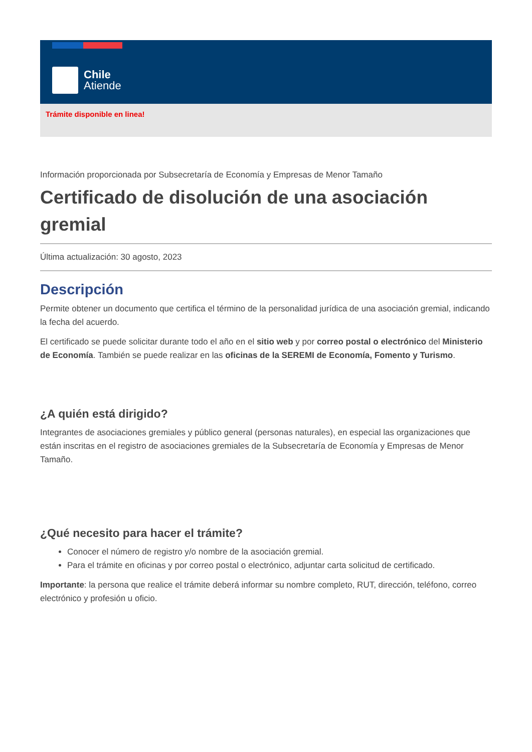Chile
Atiende
Trámite disponible en linea!
Información proporcionada por Subsecretaría de Economía y Empresas de Menor Tamaño
Certificado de disolución de una asociación gremial
Última actualización: 30 agosto, 2023
Descripción
Permite obtener un documento que certifica el término de la personalidad jurídica de una asociación gremial, indicando la fecha del acuerdo.
El certificado se puede solicitar durante todo el año en el sitio web y por correo postal o electrónico del Ministerio de Economía. También se puede realizar en las oficinas de la SEREMI de Economía, Fomento y Turismo.
¿A quién está dirigido?
Integrantes de asociaciones gremiales y público general (personas naturales), en especial las organizaciones que están inscritas en el registro de asociaciones gremiales de la Subsecretaría de Economía y Empresas de Menor Tamaño.
¿Qué necesito para hacer el trámite?
Conocer el número de registro y/o nombre de la asociación gremial.
Para el trámite en oficinas y por correo postal o electrónico, adjuntar carta solicitud de certificado.
Importante: la persona que realice el trámite deberá informar su nombre completo, RUT, dirección, teléfono, correo electrónico y profesión u oficio.